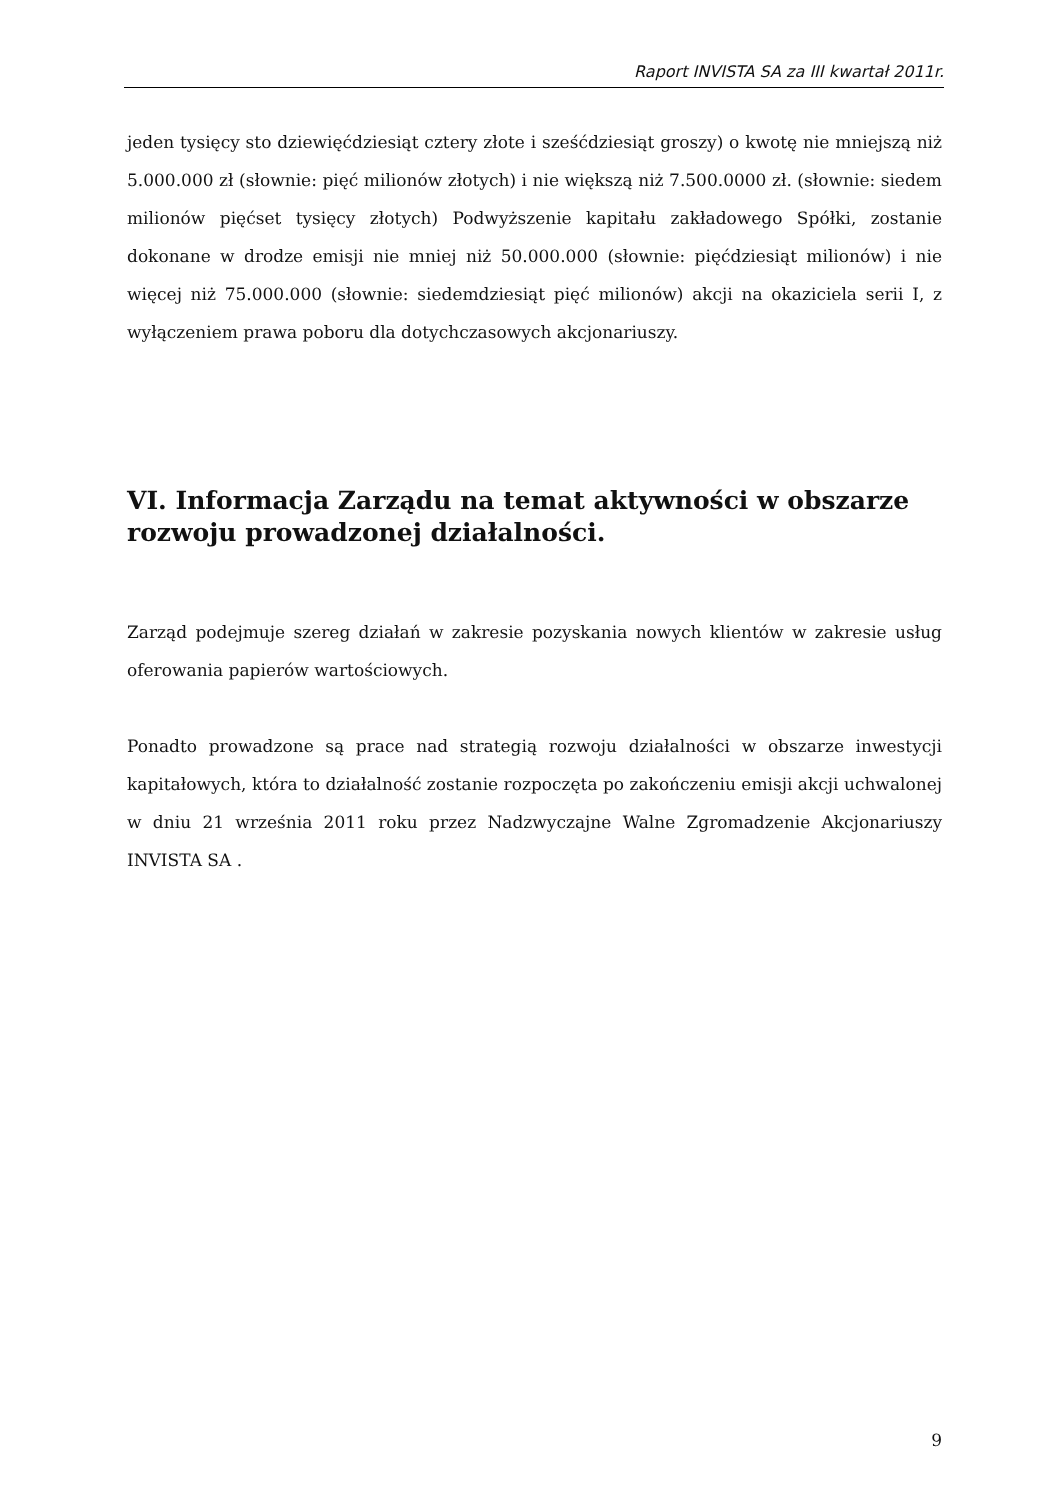Raport INVISTA SA za III kwartał 2011r.
jeden tysięcy sto dziewięćdziesiąt cztery złote i sześćdziesiąt groszy) o kwotę nie mniejszą niż 5.000.000 zł (słownie: pięć milionów złotych) i nie większą niż 7.500.0000 zł. (słownie: siedem milionów pięćset tysięcy złotych) Podwyższenie kapitału zakładowego Spółki, zostanie dokonane w drodze emisji nie mniej niż 50.000.000 (słownie: pięćdziesiąt milionów) i nie więcej niż 75.000.000 (słownie: siedemdziesiąt pięć milionów) akcji na okaziciela serii I, z wyłączeniem prawa poboru dla dotychczasowych akcjonariuszy.
VI. Informacja Zarządu na temat aktywności w obszarze rozwoju prowadzonej działalności.
Zarząd podejmuje szereg działań w zakresie pozyskania nowych klientów w zakresie usług oferowania papierów wartościowych.
Ponadto prowadzone są prace nad strategią rozwoju działalności w obszarze inwestycji kapitałowych, która to działalność zostanie rozpoczęta po zakończeniu emisji akcji uchwalonej w dniu 21 września 2011 roku przez Nadzwyczajne Walne Zgromadzenie Akcjonariuszy INVISTA SA .
9